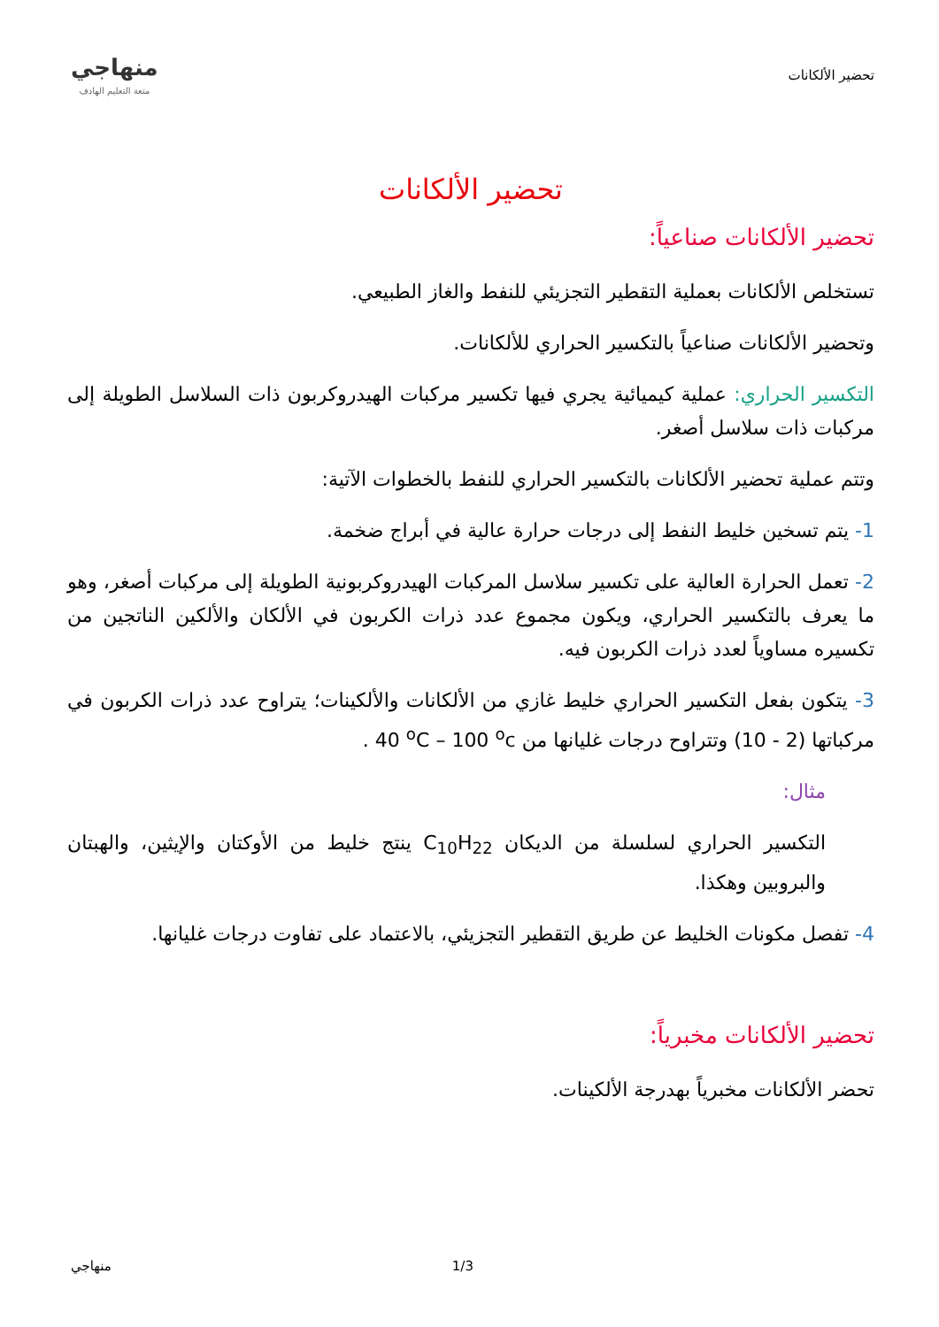تحضير الألكانات
منهاجي
متعة التعليم الهادف
تحضير الألكانات
تحضير الألكانات صناعياً:
تستخلص الألكانات بعملية التقطير التجزيئي للنفط والغاز الطبيعي.
وتحضير الألكانات صناعياً بالتكسير الحراري للألكانات.
التكسير الحراري: عملية كيميائية يجري فيها تكسير مركبات الهيدروكربون ذات السلاسل الطويلة إلى مركبات ذات سلاسل أصغر.
وتتم عملية تحضير الألكانات بالتكسير الحراري للنفط بالخطوات الآتية:
1- يتم تسخين خليط النفط إلى درجات حرارة عالية في أبراج ضخمة.
2- تعمل الحرارة العالية على تكسير سلاسل المركبات الهيدروكربونية الطويلة إلى مركبات أصغر، وهو ما يعرف بالتكسير الحراري، ويكون مجموع عدد ذرات الكربون في الألكان والألكين الناتجين من تكسيره مساوياً لعدد ذرات الكربون فيه.
3- يتكون بفعل التكسير الحراري خليط غازي من الألكانات والألكينات؛ يتراوح عدد ذرات الكربون في مركباتها (2 - 10) وتتراوح درجات غليانها من 40 <sup>o</sup>C – 100 <sup>o</sup>c .
مثال:
التكسير الحراري لسلسلة من الديكان C<sub>10</sub>H<sub>22</sub> ينتج خليط من الأوكتان والإيثين، والهبتان والبروبين وهكذا.
4- تفصل مكونات الخليط عن طريق التقطير التجزيئي، بالاعتماد على تفاوت درجات غليانها.
تحضير الألكانات مخبرياً:
تحضر الألكانات مخبرياً بهدرجة الألكينات.
منهاجي 1/3